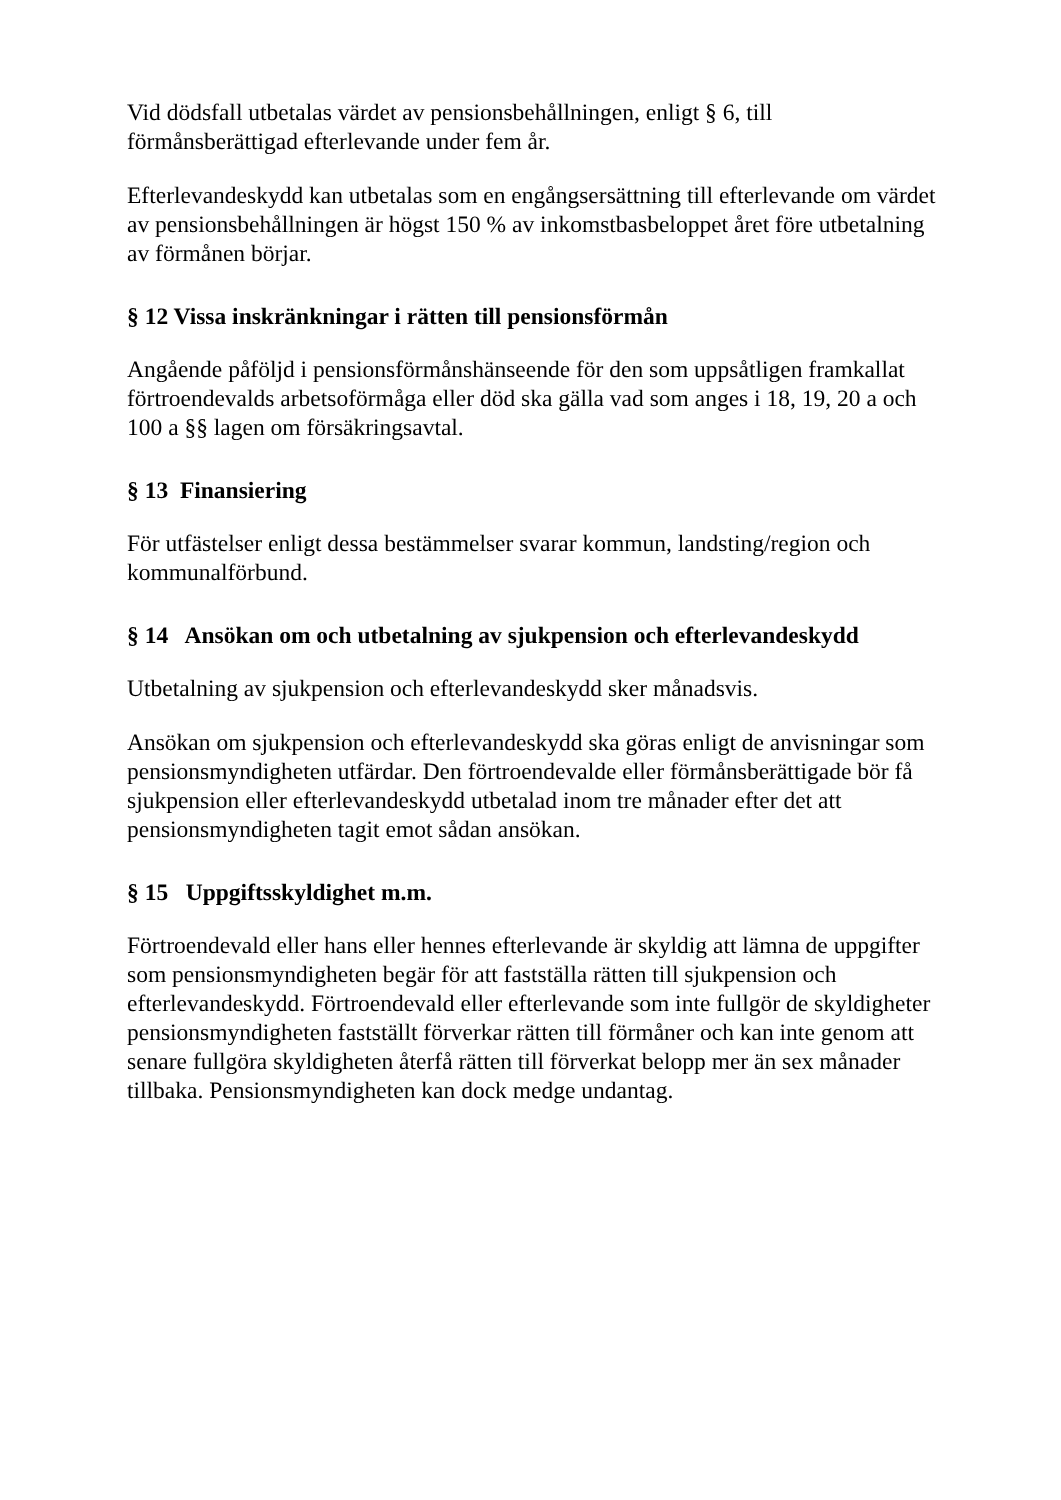Vid dödsfall utbetalas värdet av pensionsbehållningen, enligt § 6, till förmånsberättigad efterlevande under fem år.
Efterlevandeskydd kan utbetalas som en engångsersättning till efterlevande om värdet av pensionsbehållningen är högst 150 % av inkomstbasbeloppet året före utbetalning av förmånen börjar.
§ 12 Vissa inskränkningar i rätten till pensionsförmån
Angående påföljd i pensionsförmånshänseende för den som uppsåtligen framkallat förtroendevalds arbetsoförmåga eller död ska gälla vad som anges i 18, 19, 20 a och 100 a §§ lagen om försäkringsavtal.
§ 13 Finansiering
För utfästelser enligt dessa bestämmelser svarar kommun, landsting/region och kommunalförbund.
§ 14 Ansökan om och utbetalning av sjukpension och efterlevandeskydd
Utbetalning av sjukpension och efterlevandeskydd sker månadsvis.
Ansökan om sjukpension och efterlevandeskydd ska göras enligt de anvisningar som pensionsmyndigheten utfärdar. Den förtroendevalde eller förmånsberättigade bör få sjukpension eller efterlevandeskydd utbetalad inom tre månader efter det att pensionsmyndigheten tagit emot sådan ansökan.
§ 15 Uppgiftsskyldighet m.m.
Förtroendevald eller hans eller hennes efterlevande är skyldig att lämna de uppgifter som pensionsmyndigheten begär för att fastställa rätten till sjukpension och efterlevandeskydd. Förtroendevald eller efterlevande som inte fullgör de skyldigheter pensionsmyndigheten fastställt förverkar rätten till förmåner och kan inte genom att senare fullgöra skyldigheten återfå rätten till förverkat belopp mer än sex månader tillbaka. Pensionsmyndigheten kan dock medge undantag.